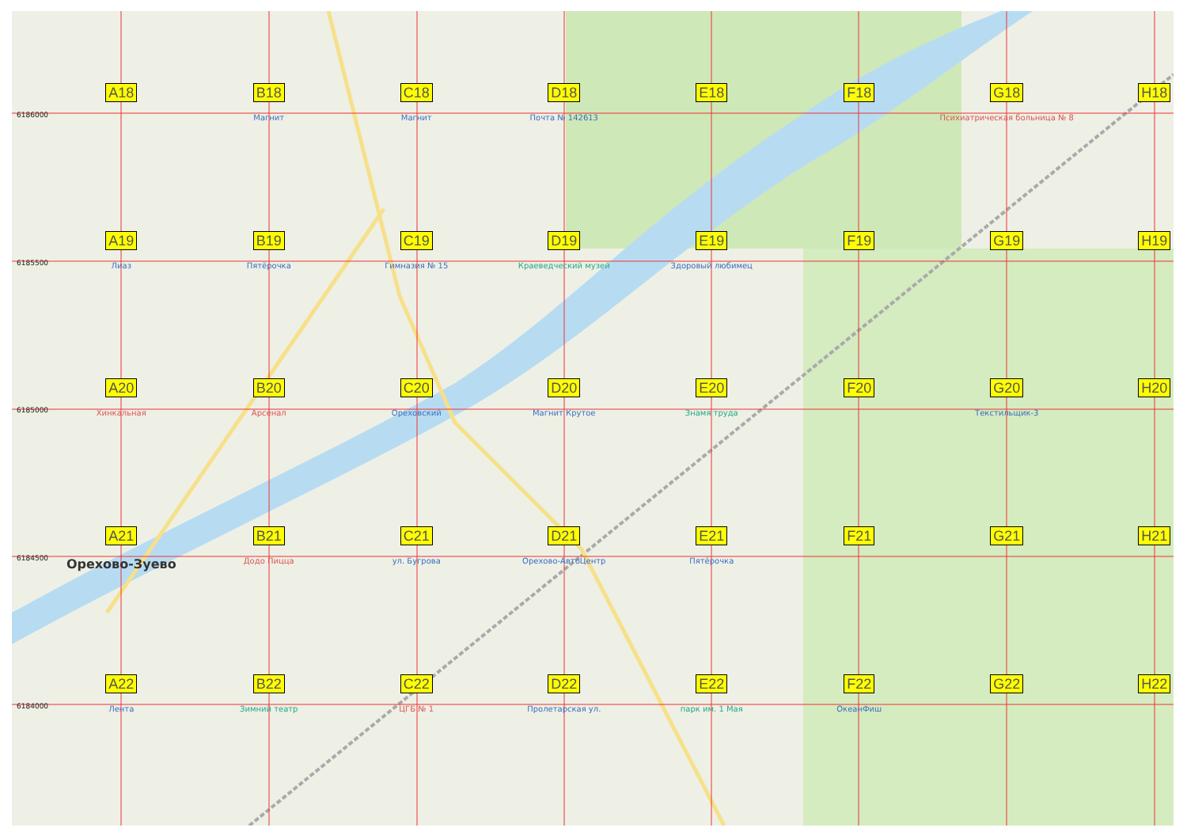6186000
A18
B18
Магнит
C18
Магнит
D18
Почта № 142613
E18
F18
G18
Психиатрическая больница № 8
H18
6185500
A19
Лиаз
B19
Пятёрочка
C19
Гимназия № 15
D19
Краеведческий музей
E19
Здоровый любимец
F19
G19
H19
6185000
A20
Хинкальная
B20
Арсенал
C20
Ореховский
D20
Магнит Крутое
E20
Знамя труда
F20
G20
Текстильщик-3
H20
6184500
A21
Орехово-Зуево
B21
Додо Пицца
C21
ул. Бугрова
D21
Орехово-АвтоЦентр
E21
Пятёрочка
F21
G21
H21
6184000
A22
Лента
B22
Зимний театр
C22
ЦГБ № 1
D22
Пролетарская ул.
E22
парк им. 1 Мая
F22
ОкеанФиш
G22
H22